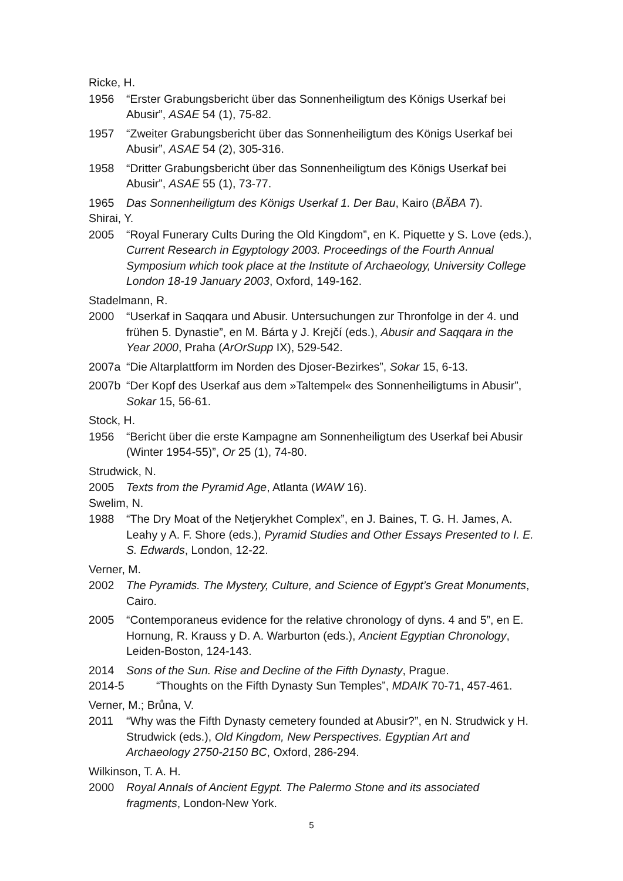Ricke, H.
1956 “Erster Grabungsbericht über das Sonnenheiligtum des Königs Userkaf bei Abusir”, ASAE 54 (1), 75-82.
1957 “Zweiter Grabungsbericht über das Sonnenheiligtum des Königs Userkaf bei Abusir”, ASAE 54 (2), 305-316.
1958 “Dritter Grabungsbericht über das Sonnenheiligtum des Königs Userkaf bei Abusir”, ASAE 55 (1), 73-77.
1965 Das Sonnenheiligtum des Königs Userkaf 1. Der Bau, Kairo (BÄBA 7).
Shirai, Y.
2005 “Royal Funerary Cults During the Old Kingdom”, en K. Piquette y S. Love (eds.), Current Research in Egyptology 2003. Proceedings of the Fourth Annual Symposium which took place at the Institute of Archaeology, University College London 18-19 January 2003, Oxford, 149-162.
Stadelmann, R.
2000 “Userkaf in Saqqara und Abusir. Untersuchungen zur Thronfolge in der 4. und frühen 5. Dynastie”, en M. Bárta y J. Krejčí (eds.), Abusir and Saqqara in the Year 2000, Praha (ArOrSupp IX), 529-542.
2007a “Die Altarplattform im Norden des Djoser-Bezirkes”, Sokar 15, 6-13.
2007b “Der Kopf des Userkaf aus dem »Taltempel« des Sonnenheiligtums in Abusir”, Sokar 15, 56-61.
Stock, H.
1956 “Bericht über die erste Kampagne am Sonnenheiligtum des Userkaf bei Abusir (Winter 1954-55)”, Or 25 (1), 74-80.
Strudwick, N.
2005 Texts from the Pyramid Age, Atlanta (WAW 16).
Swelim, N.
1988 “The Dry Moat of the Netjerykhet Complex”, en J. Baines, T. G. H. James, A. Leahy y A. F. Shore (eds.), Pyramid Studies and Other Essays Presented to I. E. S. Edwards, London, 12-22.
Verner, M.
2002 The Pyramids. The Mystery, Culture, and Science of Egypt’s Great Monuments, Cairo.
2005 “Contemporaneus evidence for the relative chronology of dyns. 4 and 5”, en E. Hornung, R. Krauss y D. A. Warburton (eds.), Ancient Egyptian Chronology, Leiden-Boston, 124-143.
2014 Sons of the Sun. Rise and Decline of the Fifth Dynasty, Prague.
2014-5 “Thoughts on the Fifth Dynasty Sun Temples”, MDAIK 70-71, 457-461.
Verner, M.; Brůna, V.
2011 “Why was the Fifth Dynasty cemetery founded at Abusir?”, en N. Strudwick y H. Strudwick (eds.), Old Kingdom, New Perspectives. Egyptian Art and Archaeology 2750-2150 BC, Oxford, 286-294.
Wilkinson, T. A. H.
2000 Royal Annals of Ancient Egypt. The Palermo Stone and its associated fragments, London-New York.
5